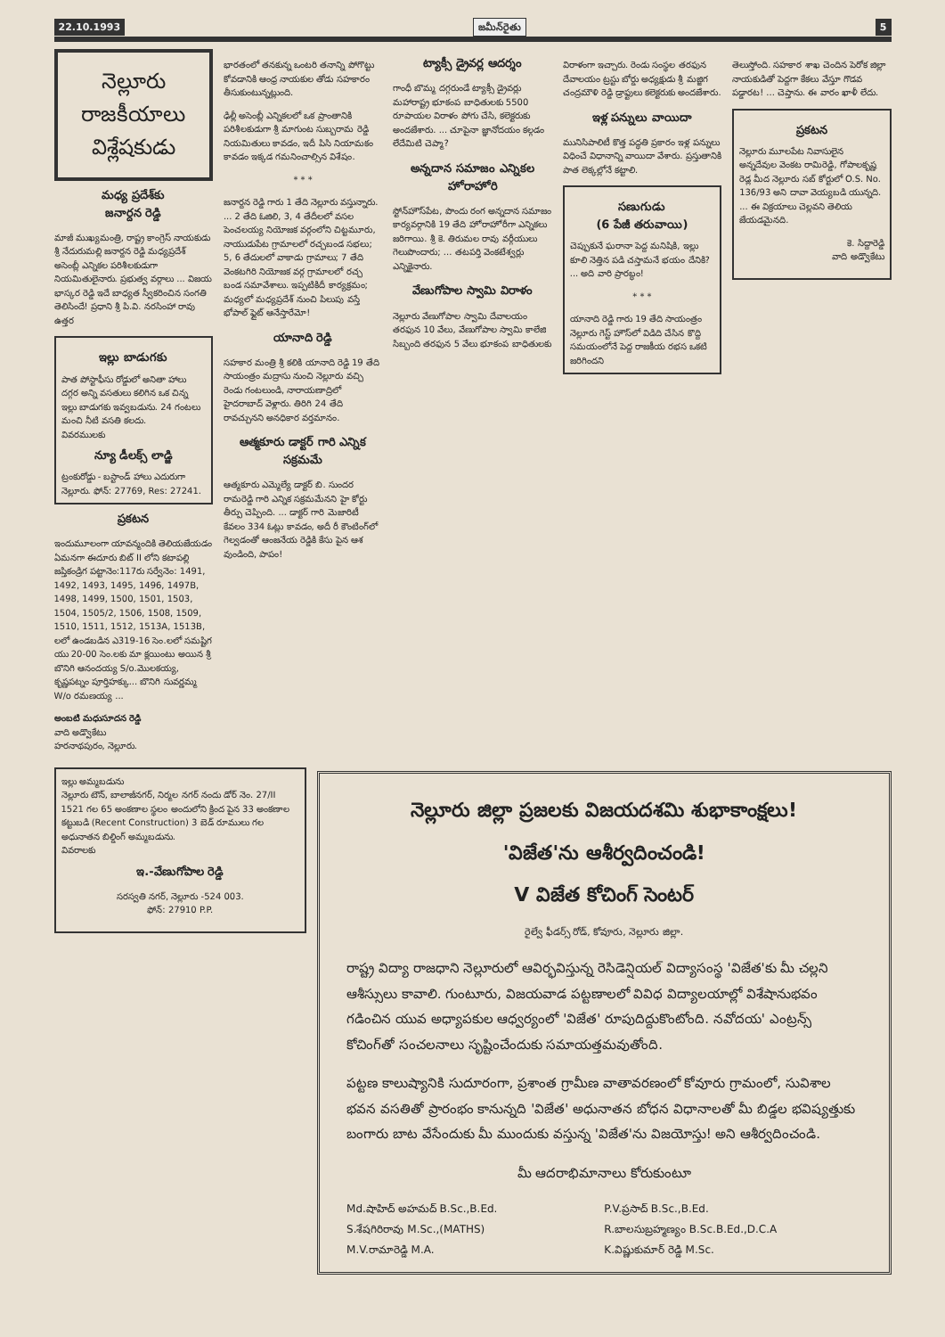22.10.1993 జమీన్‌రైతు 5
నెల్లూరు రాజకీయాలు
విశ్లేషకుడు
మధ్య ప్రదేశ్‌కు
జనార్దన రెడ్డి
మాజీ ముఖ్యమంత్రి, రాష్ట్ర కాంగ్రెస్ నాయకుడు శ్రీ నేదురుమల్లి జనార్దన రెడ్డి మధ్యప్రదేశ్ అసెంబ్లీ ఎన్నికల పరిశీలకుడుగా నియమితులైనారు. ప్రభుత్వ వర్గాలు ... విజయ భాస్కర రెడ్డి ఇదే బాధ్యత స్వీకరించిన సంగతి తెలిసిందే! ప్రధాని శ్రీ పి.వి. నరసింహా రావు ఉత్తర
ఇల్లు బాడుగకు
పాత పోస్టాఫీసు రోడ్డులో అనితా హాలు దగ్గర అన్ని వసతులు కలిగిన ఒక చిన్న ఇల్లు బాడుగకు ఇవ్వబడును. 24 గంటలు మంచి నీటి వసతి కలదు.
వివరములకు
న్యూ డీలక్స్ లాడ్జి
ట్రంకురోడ్డు - బస్టాండ్ హాలు ఎదురుగా నెల్లూరు. ఫోన్: 27769, Res: 27241.
ప్రకటన
ఇందుమూలంగా యావన్మందికి తెలియజేయడం ఏమనగా ఈదూరు బిట్ II లోని కటాపల్లి జప్తికండ్రిగ పట్టానెం:117రు సర్వేనెం: 1491, 1492, 1493, 1495, 1496, 1497B, 1498, 1499, 1500, 1501, 1503, 1504, 1505/2, 1506, 1508, 1509, 1510, 1511, 1512, 1513A, 1513B, లలో ఉండబడిన ఎ319-16 సెం.లలో సమష్టిగ యు 20-00 సెం.లకు మా క్లయింటు అయిన శ్రీ బొనిగి ఆనందయ్య S/o.మొలకయ్య, కృష్ణపట్నం పూర్తిహక్కు... బొనిగి సువర్ణమ్మ W/o రమణయ్య ...
అంబటి మధుసూదన రెడ్డి
వాది అడ్వొకేటు
హరనాథపురం, నెల్లూరు.
భారతంలో తనకున్న ఒంటరి తనాన్ని పోగొట్టు కోవడానికి ఆంధ్ర నాయకుల తోడు సహకారం తీసుకుంటున్నట్లుంది.
ఢిల్లీ అసెంబ్లీ ఎన్నికలలో ఒక ప్రాంతానికి పరిశీలకుడుగా శ్రీ మాగుంట సుబ్బరామ రెడ్డి నియమితులు కావడం, ఇదీ పిసి నియామకం కావడం ఇక్కడ గమనించాల్సిన విశేషం.
* * *
జనార్దన రెడ్డి గారు 1 తేది నెల్లూరు వస్తున్నారు. ... 2 తేది ఓజిలి, 3, 4 తేదీలలో వసల పెంచలయ్య నియోజక వర్గంలోని చిట్టమూరు, నాయుడుపేట గ్రామాలలో రచ్చబండ సభలు; 5, 6 తేదులలో వాకాడు గ్రామాలు; 7 తేది వెంకటగిరి నియోజక వర్గ గ్రామాలలో రచ్చ బండ సమావేశాలు. ఇప్పటికిదీ కార్యక్రమం; మధ్యలో మధ్యప్రదేశ్ నుంచి పిలుపు వస్తే భోపాల్ ఫ్లైట్ ఆనేస్తారేమో!
యానాది రెడ్డి
సహకార మంత్రి శ్రీ కలికి యానాది రెడ్డి 19 తేది సాయంత్రం మద్రాసు నుంచి నెల్లూరు వచ్చి రెండు గంటలుండి, నారాయణాద్రిలో హైదరాబాద్ వెళ్లారు. తిరిగి 24 తేది రావచ్చునని అనధికార వర్తమానం.
ఆత్మకూరు డాక్టర్ గారి ఎన్నిక సక్రమమే
ఆత్మకూరు ఎమ్మెల్యే డాక్టర్ బి. సుందర రామరెడ్డి గారి ఎన్నిక సక్రమమేనని హై కోర్టు తీర్పు చెప్పింది. ... డాక్టర్ గారి మెజారిటీ కేవలం 334 ఓట్లు కావడం, అదీ రీ కౌంటింగ్‌లో గెల్వడంతో ఆంజనేయ రెడ్డికి కేసు పైన ఆశ వుండింది, పాపం!
ట్యాక్సీ డ్రైవర్ల ఆదర్శం
గాంధీ బొమ్మ దగ్గరుండే ట్యాక్సీ డ్రైవర్లు మహారాష్ట్ర భూకంప బాధితులకు 5500 రూపాయల విరాళం పోగు చేసి, కలెక్టరుకు అందజేశారు. ... చూపైనా జ్ఞానోదయం కల్గడం లేదేమిటి చెప్మా?
అన్నదాన సమాజం ఎన్నికల హోరాహోరి
స్టోన్‌హౌస్‌పేట, పొందు రంగ అన్నదాన సమాజం కార్యవర్గానికి 19 తేది హోరాహోరీగా ఎన్నికలు జరిగాయి. శ్రీ కె. తిరుమల రావు వర్గీయులు గెలుపొందారు; ... తటపర్తి వెంకటేశ్వర్లు ఎన్నికైనారు.
వేణుగోపాల స్వామి విరాళం
నెల్లూరు వేణుగోపాల స్వామి దేవాలయం తరఫున 10 వేలు, వేణుగోపాల స్వామి కాలేజి సిబ్బంది తరఫున 5 వేలు భూకంప బాధితులకు
విరాళంగా ఇచ్చారు. రెండు సంస్థల తరఫున దేవాలయం ట్రస్టు బోర్డు అధ్యక్షుడు శ్రీ మజ్జిగ చంద్రమౌళి రెడ్డి డ్రాఫ్టులు కలెక్టరుకు అందజేశారు.
ఇళ్ల పన్నులు వాయిదా
మునిసిపాలిటీ కొత్త పద్ధతి ప్రకారం ఇళ్ల పన్నులు విధించే విధానాన్ని వాయిదా వేశారు. ప్రస్తుతానికి పాత లెక్కల్లోనే కట్టాలి.
సణుగుడు
(6 పేజీ తరువాయి)
చెప్పుకునే ఘరానా పెద్ద మనిషికి, ఇల్లు కూలి నెత్తిన పడి చస్తామనే భయం దేనికి? ... అది వారి ప్రారబ్ధం!
* * *
యానాది రెడ్డి గారు 19 తేది సాయంత్రం నెల్లూరు గెస్ట్ హౌస్‌లో విడిది చేసిన కొద్ది సమయంలోనే పెద్ద రాజకీయ రభస ఒకటి జరిగిందని
తెలుస్తోంది. సహకార శాఖ చెందిన పెరోక జిల్లా నాయకుడితో పెద్దగా కేకలు వేస్తూ గొడవ పడ్డారట! ... చెప్తాను. ఈ వారం ఖాళీ లేదు.
ప్రకటన
నెల్లూరు మూలపేట నివాసులైన అన్నదేవుల వెంకట రామిరెడ్డి, గోపాలకృష్ణ రెడ్ల మీద నెల్లూరు సబ్ కోర్టులో O.S. No. 136/93 అని దావా వెయ్యబడి యున్నది. ... ఈ విక్రయాలు చెల్లవని తెలియ జేయడమైనది.
కె. సిద్దారెడ్డి
వాది అడ్వొకేటు
ఇల్లు అమ్మబడును
నెల్లూరు టౌన్, బాలాజీనగర్, నిర్మల నగర్ నందు డోర్ నెం. 27/II 1521 గల 65 అంకణాల స్థలం అందులోని క్రింద పైన 33 అంకణాల కట్టుబడి (Recent Construction) 3 బెడ్ రూములు గల అధునాతన బిల్డింగ్ అమ్మబడును.
వివరాలకు
ఇ.-వేణుగోపాల రెడ్డి
సరస్వతి నగర్, నెల్లూరు -524 003.
ఫోన్: 27910 P.P.
నెల్లూరు జిల్లా ప్రజలకు విజయదశమి శుభాకాంక్షలు!
'విజేత'ను ఆశీర్వదించండి!
V విజేత కోచింగ్ సెంటర్
రైల్వే ఫీడర్స్ రోడ్, కోవూరు, నెల్లూరు జిల్లా.
రాష్ట్ర విద్యా రాజధాని నెల్లూరులో ఆవిర్భవిస్తున్న రెసిడెన్షియల్ విద్యాసంస్థ 'విజేత'కు మీ చల్లని ఆశీస్సులు కావాలి. గుంటూరు, విజయవాడ పట్టణాలలో వివిధ విద్యాలయాల్లో విశేషానుభవం గడించిన యువ అధ్యాపకుల ఆధ్వర్యంలో 'విజేత' రూపుదిద్దుకొంటోంది. నవోదయ' ఎంట్రన్స్ కోచింగ్‌తో సంచలనాలు సృష్టించేందుకు సమాయత్తమవుతోంది.
పట్టణ కాలుష్యానికి సుదూరంగా, ప్రశాంత గ్రామీణ వాతావరణంలో కోవూరు గ్రామంలో, సువిశాల భవన వసతితో ప్రారంభం కానున్నది 'విజేత' అధునాతన బోధన విధానాలతో మీ బిడ్డల భవిష్యత్తుకు బంగారు బాట వేసేందుకు మీ ముందుకు వస్తున్న 'విజేత'ను విజయోస్తు! అని ఆశీర్వదించండి.
మీ ఆదరాభిమానాలు కోరుకుంటూ
Md.షాహిద్ అహమద్ B.Sc.,B.Ed. P.V.ప్రసాద్ B.Sc.,B.Ed. S.శేషగిరిరావు M.Sc.,(MATHS) R.బాలసుబ్రహ్మణ్యం B.Sc.B.Ed.,D.C.A M.V.రామారెడ్డి M.A. K.విష్ణుకుమార్ రెడ్డి M.Sc.